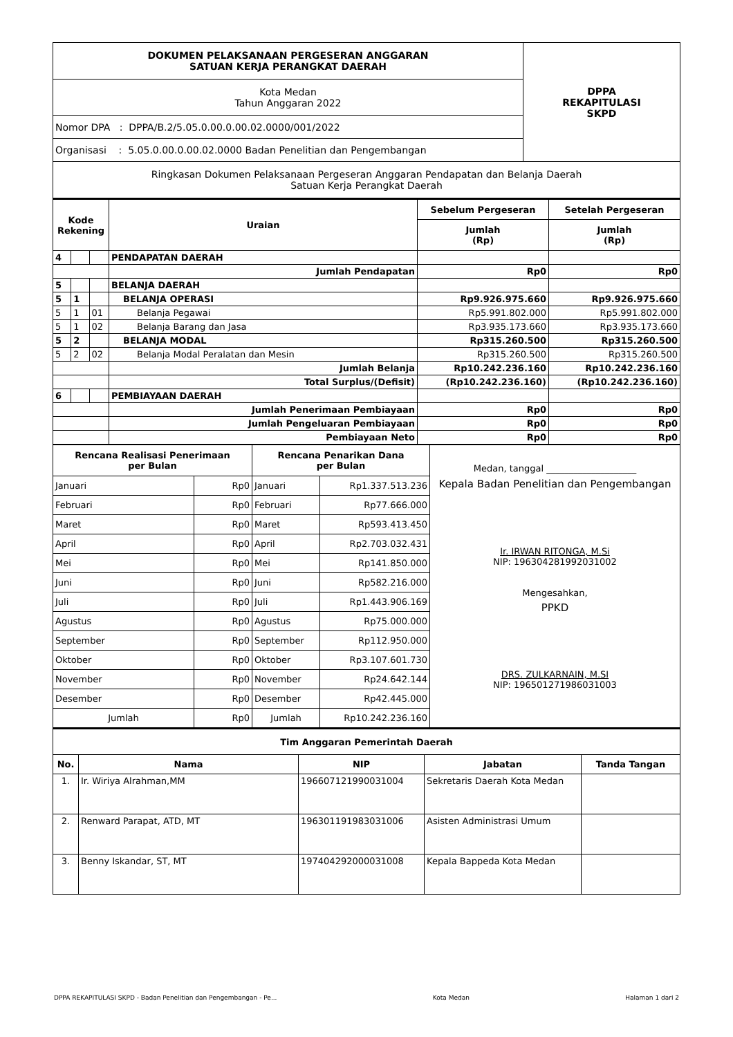| DOKUMEN PELAKSANAAN PERGESERAN ANGGARAN SATUAN KERJA PERANGKAT DAERAH | DPPA REKAPITULASI SKPD |
| Kota Medan Tahun Anggaran 2022 | |
| Nomor DPA : DPPA/B.2/5.05.0.00.0.00.02.0000/001/2022 | |
| Organisasi : 5.05.0.00.0.00.02.0000 Badan Penelitian dan Pengembangan | |
| Ringkasan Dokumen Pelaksanaan Pergeseran Anggaran Pendapatan dan Belanja Daerah Satuan Kerja Perangkat Daerah | |
| Kode Rekening | | | Uraian | Sebelum Pergeseran | Setelah Pergeseran |
| --- | --- | --- | --- | --- | --- |
| | | | | Jumlah (Rp) | Jumlah (Rp) |
| 4 | | | PENDAPATAN DAERAH | | |
| | | | Jumlah Pendapatan | Rp0 | Rp0 |
| 5 | | | BELANJA DAERAH | | |
| 5 | 1 | | BELANJA OPERASI | Rp9.926.975.660 | Rp9.926.975.660 |
| 5 | 1 | 01 | Belanja Pegawai | Rp5.991.802.000 | Rp5.991.802.000 |
| 5 | 1 | 02 | Belanja Barang dan Jasa | Rp3.935.173.660 | Rp3.935.173.660 |
| 5 | 2 | | BELANJA MODAL | Rp315.260.500 | Rp315.260.500 |
| 5 | 2 | 02 | Belanja Modal Peralatan dan Mesin | Rp315.260.500 | Rp315.260.500 |
| | | | Jumlah Belanja | Rp10.242.236.160 | Rp10.242.236.160 |
| | | | Total Surplus/(Defisit) | (Rp10.242.236.160) | (Rp10.242.236.160) |
| 6 | | | PEMBIAYAAN DAERAH | | |
| | | | Jumlah Penerimaan Pembiayaan | Rp0 | Rp0 |
| | | | Jumlah Pengeluaran Pembiayaan | Rp0 | Rp0 |
| | | | Pembiayaan Neto | Rp0 | Rp0 |
| Rencana Realisasi Penerimaan per Bulan | | Rencana Penarikan Dana per Bulan | | Medan, tanggal ____________________ Kepala Badan Penelitian dan Pengembangan Ir. IRWAN RITONGA, M.Si NIP: 196304281992031002 Mengesahkan, PPKD DRS. ZULKARNAIN, M.SI NIP: 196501271986031003 |
| Januari | Rp0 | Januari | Rp1.337.513.236 | |
| Februari | Rp0 | Februari | Rp77.666.000 | |
| Maret | Rp0 | Maret | Rp593.413.450 | |
| April | Rp0 | April | Rp2.703.032.431 | |
| Mei | Rp0 | Mei | Rp141.850.000 | |
| Juni | Rp0 | Juni | Rp582.216.000 | |
| Juli | Rp0 | Juli | Rp1.443.906.169 | |
| Agustus | Rp0 | Agustus | Rp75.000.000 | |
| September | Rp0 | September | Rp112.950.000 | |
| Oktober | Rp0 | Oktober | Rp3.107.601.730 | |
| November | Rp0 | November | Rp24.642.144 | |
| Desember | Rp0 | Desember | Rp42.445.000 | |
| Jumlah | Rp0 | Jumlah | Rp10.242.236.160 | |
| Tim Anggaran Pemerintah Daerah | | | | |
| --- | --- | --- | --- | --- |
| No. | Nama | NIP | Jabatan | Tanda Tangan |
| 1. | Ir. Wiriya Alrahman,MM | 196607121990031004 | Sekretaris Daerah Kota Medan | |
| 2. | Renward Parapat, ATD, MT | 196301191983031006 | Asisten Administrasi Umum | |
| 3. | Benny Iskandar, ST, MT | 197404292000031008 | Kepala Bappeda Kota Medan | |
DPPA REKAPITULASI SKPD - Badan Penelitian dan Pengembangan - Pe... Kota Medan Halaman 1 dari 2